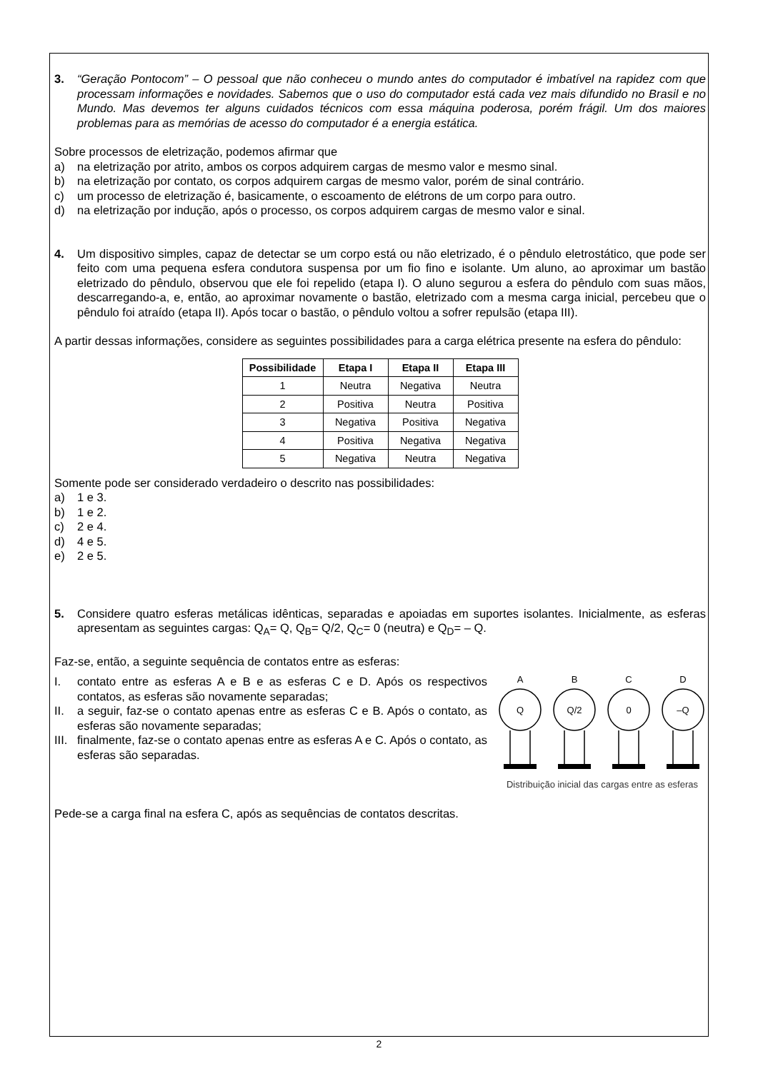3. “Geração Pontocom” – O pessoal que não conheceu o mundo antes do computador é imbatível na rapidez com que processam informações e novidades. Sabemos que o uso do computador está cada vez mais difundido no Brasil e no Mundo. Mas devemos ter alguns cuidados técnicos com essa máquina poderosa, porém frágil. Um dos maiores problemas para as memórias de acesso do computador é a energia estática.
Sobre processos de eletrização, podemos afirmar que
a) na eletrização por atrito, ambos os corpos adquirem cargas de mesmo valor e mesmo sinal.
b) na eletrização por contato, os corpos adquirem cargas de mesmo valor, porém de sinal contrário.
c) um processo de eletrização é, basicamente, o escoamento de elétrons de um corpo para outro.
d) na eletrização por indução, após o processo, os corpos adquirem cargas de mesmo valor e sinal.
4. Um dispositivo simples, capaz de detectar se um corpo está ou não eletrizado, é o pêndulo eletrostático, que pode ser feito com uma pequena esfera condutora suspensa por um fio fino e isolante. Um aluno, ao aproximar um bastão eletrizado do pêndulo, observou que ele foi repelido (etapa I). O aluno segurou a esfera do pêndulo com suas mãos, descarregando-a, e, então, ao aproximar novamente o bastão, eletrizado com a mesma carga inicial, percebeu que o pêndulo foi atraído (etapa II). Após tocar o bastão, o pêndulo voltou a sofrer repulsão (etapa III).
A partir dessas informações, considere as seguintes possibilidades para a carga elétrica presente na esfera do pêndulo:
| Possibilidade | Etapa I | Etapa II | Etapa III |
| --- | --- | --- | --- |
| 1 | Neutra | Negativa | Neutra |
| 2 | Positiva | Neutra | Positiva |
| 3 | Negativa | Positiva | Negativa |
| 4 | Positiva | Negativa | Negativa |
| 5 | Negativa | Neutra | Negativa |
Somente pode ser considerado verdadeiro o descrito nas possibilidades:
a) 1 e 3.
b) 1 e 2.
c) 2 e 4.
d) 4 e 5.
e) 2 e 5.
5. Considere quatro esferas metálicas idênticas, separadas e apoiadas em suportes isolantes. Inicialmente, as esferas apresentam as seguintes cargas: Q<sub>A</sub>= Q, Q<sub>B</sub>= Q/2, Q<sub>C</sub>= 0 (neutra) e Q<sub>D</sub>= – Q.
Faz-se, então, a seguinte sequência de contatos entre as esferas:
I. contato entre as esferas A e B e as esferas C e D. Após os respectivos contatos, as esferas são novamente separadas;
II. a seguir, faz-se o contato apenas entre as esferas C e B. Após o contato, as esferas são novamente separadas;
III. finalmente, faz-se o contato apenas entre as esferas A e C. Após o contato, as esferas são separadas.
A
B
C
D
Q
Q/2
0
–Q
Distribuição inicial das cargas entre as esferas
Pede-se a carga final na esfera C, após as sequências de contatos descritas.
2